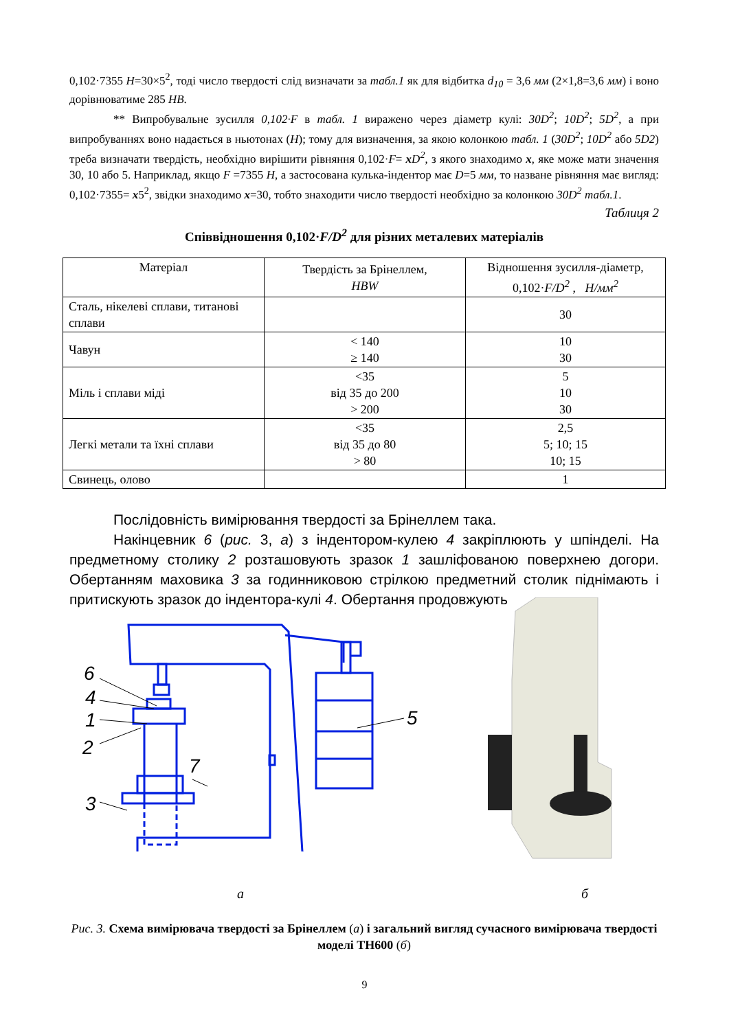0,102·7355 Н=30×5<sup>2</sup>, тоді число твердості слід визначати за табл.1 як для відбитка d<sub>10</sub> = 3,6 мм (2×1,8=3,6 мм) і воно дорівнюватиме 285 НВ.
** Випробувальне зусилля 0,102·F в табл. 1 виражено через діаметр кулі: 30D<sup>2</sup>; 10D<sup>2</sup>; 5D<sup>2</sup>, а при випробуваннях воно надається в ньютонах (Н); тому для визначення, за якою колонкою табл. 1 (30D<sup>2</sup>; 10D<sup>2</sup> або 5D2) треба визначати твердість, необхідно вирішити рівняння 0,102·F= xD<sup>2</sup>, з якого знаходимо x, яке може мати значення 30, 10 або 5. Наприклад, якщо F =7355 Н, а застосована кулька-індентор має D=5 мм, то назване рівняння має вигляд: 0,102·7355= x5<sup>2</sup>, звідки знаходимо x=30, тобто знаходити число твердості необхідно за колонкою 30D<sup>2</sup> табл.1.
Таблиця 2
Співвідношення 0,102·F/D<sup>2</sup> для різних металевих матеріалів
| Матеріал | Твердість за Брінеллем, HBW | Відношення зусилля-діаметр, 0,102· F/D<sup>2</sup> , Н/мм<sup>2</sup> |
| Сталь, нікелеві сплави, титанові сплави | | 30 |
| Чавун | < 140 ≥ 140 | 10 30 |
| Міль і сплави міді | <35 від 35 до 200 > 200 | 5 10 30 |
| Легкі метали та їхні сплави | <35 від 35 до 80 > 80 | 2,5 5; 10; 15 10; 15 |
| Свинець, олово | | 1 |
Послідовність вимірювання твердості за Брінеллем така.
Накінцевник 6 (рис. 3, а) з індентором-кулею 4 закріплюють у шпінделі. На предметному столику 2 розташовують зразок 1 зашліфованою поверхнею догори. Обертанням маховика 3 за годинниковою стрілкою предметний столик піднімають і притискують зразок до індентора-кулі 4. Обертання продовжують
6
4
1
2
3
7
5
а б
Рис. 3. Схема вимірювача твердості за Брінеллем (а) і загальний вигляд сучасного вимірювача твердості моделі ТН600 (б)
9